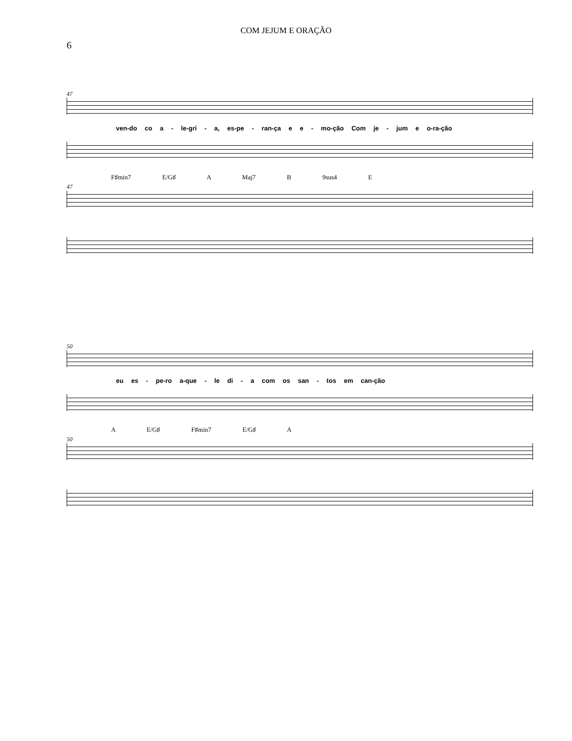COM JEJUM E ORAÇÃO
6
47
ven-do co a - le-gri - a, es-pe - ran-ça e e - mo-ção Com je - jum e o-ra-ção
F♯min7 E/G♯ A Maj7 B 9sus4 E
47
50
eu es - pe-ro a-que - le di - a com os san - tos em can-ção
A E/G♯ F♯min7 E/G♯ A
50